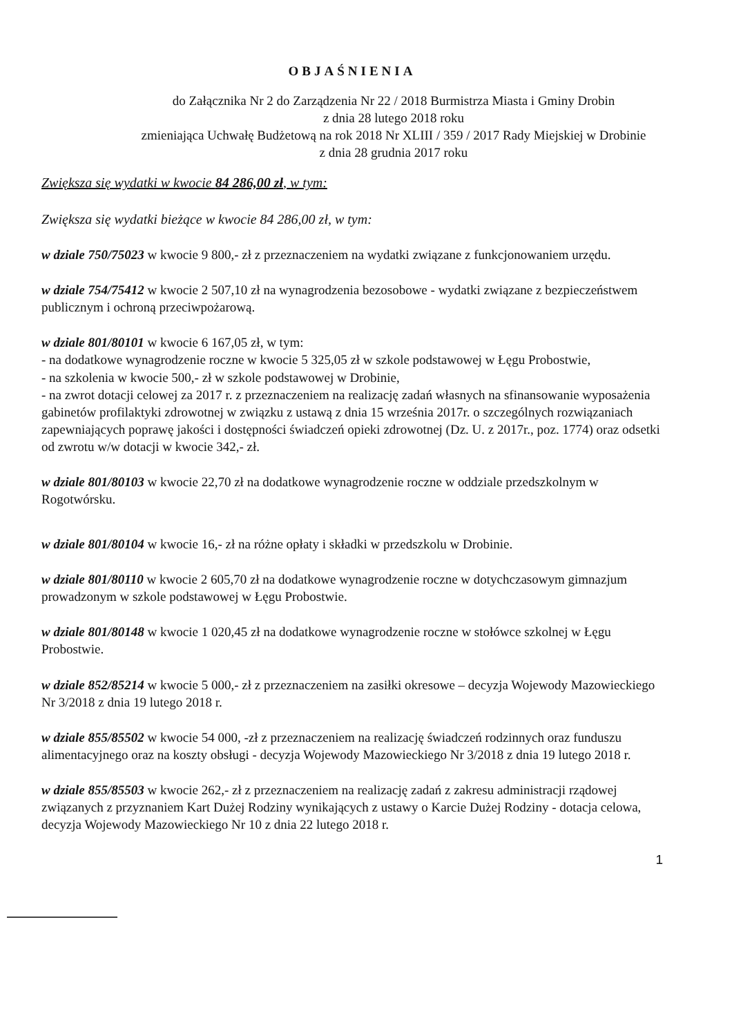OBJAŚNIENIA
do Załącznika Nr 2 do Zarządzenia Nr 22 / 2018 Burmistrza Miasta i Gminy Drobin
z dnia 28 lutego 2018 roku
zmieniająca Uchwałę Budżetową na rok 2018 Nr XLIII / 359 / 2017 Rady Miejskiej w Drobinie
z dnia 28 grudnia 2017 roku
Zwiększa się wydatki w kwocie 84 286,00 zł, w tym:
Zwiększa się wydatki bieżące w kwocie 84 286,00 zł, w tym:
w dziale 750/75023 w kwocie 9 800,- zł z przeznaczeniem na wydatki związane z funkcjonowaniem urzędu.
w dziale 754/75412 w kwocie 2 507,10 zł na wynagrodzenia bezosobowe - wydatki związane z bezpieczeństwem publicznym i ochroną przeciwpożarową.
w dziale 801/80101 w kwocie 6 167,05 zł, w tym:
- na dodatkowe wynagrodzenie roczne w kwocie 5 325,05 zł w szkole podstawowej w Łęgu Probostwie,
- na szkolenia w kwocie 500,- zł w szkole podstawowej w Drobinie,
- na zwrot dotacji celowej za 2017 r. z przeznaczeniem na realizację zadań własnych na sfinansowanie wyposażenia gabinetów profilaktyki zdrowotnej w związku z ustawą z dnia 15 września 2017r. o szczególnych rozwiązaniach zapewniających poprawę jakości i dostępności świadczeń opieki zdrowotnej (Dz. U. z 2017r., poz. 1774) oraz odsetki od zwrotu w/w dotacji w kwocie 342,- zł.
w dziale 801/80103 w kwocie 22,70 zł na dodatkowe wynagrodzenie roczne w oddziale przedszkolnym w Rogotwórsku.
w dziale 801/80104 w kwocie 16,- zł na różne opłaty i składki w przedszkolu w Drobinie.
w dziale 801/80110 w kwocie 2 605,70 zł na dodatkowe wynagrodzenie roczne w dotychczasowym gimnazjum prowadzonym w szkole podstawowej w Łęgu Probostwie.
w dziale 801/80148 w kwocie 1 020,45 zł na dodatkowe wynagrodzenie roczne w stołówce szkolnej w Łęgu Probostwie.
w dziale 852/85214 w kwocie 5 000,- zł z przeznaczeniem na zasiłki okresowe – decyzja Wojewody Mazowieckiego Nr 3/2018 z dnia 19 lutego 2018 r.
w dziale 855/85502 w kwocie 54 000, -zł z przeznaczeniem na realizację świadczeń rodzinnych oraz funduszu alimentacyjnego oraz na koszty obsługi - decyzja Wojewody Mazowieckiego Nr 3/2018 z dnia 19 lutego 2018 r.
w dziale 855/85503 w kwocie 262,- zł z przeznaczeniem na realizację zadań z zakresu administracji rządowej związanych z przyznaniem Kart Dużej Rodziny wynikających z ustawy o Karcie Dużej Rodziny - dotacja celowa, decyzja Wojewody Mazowieckiego Nr 10 z dnia 22 lutego 2018 r.
1